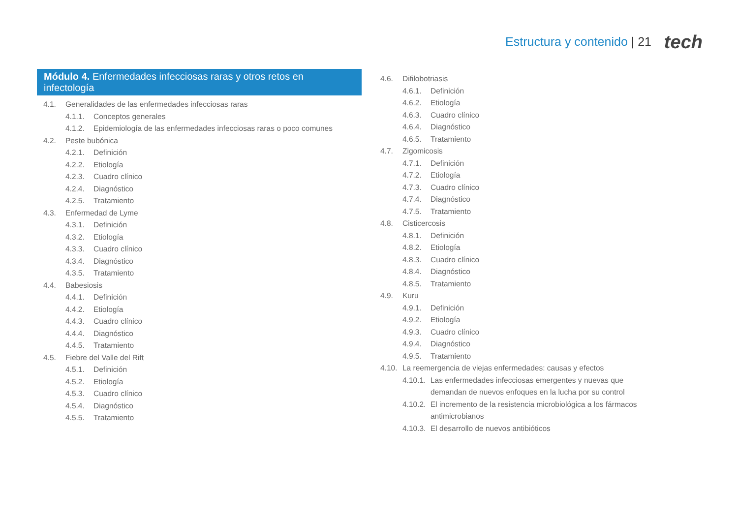Estructura y contenido | 21 tech
Módulo 4. Enfermedades infecciosas raras y otros retos en infectología
4.1. Generalidades de las enfermedades infecciosas raras
4.1.1. Conceptos generales
4.1.2. Epidemiología de las enfermedades infecciosas raras o poco comunes
4.2. Peste bubónica
4.2.1. Definición
4.2.2. Etiología
4.2.3. Cuadro clínico
4.2.4. Diagnóstico
4.2.5. Tratamiento
4.3. Enfermedad de Lyme
4.3.1. Definición
4.3.2. Etiología
4.3.3. Cuadro clínico
4.3.4. Diagnóstico
4.3.5. Tratamiento
4.4. Babesiosis
4.4.1. Definición
4.4.2. Etiología
4.4.3. Cuadro clínico
4.4.4. Diagnóstico
4.4.5. Tratamiento
4.5. Fiebre del Valle del Rift
4.5.1. Definición
4.5.2. Etiología
4.5.3. Cuadro clínico
4.5.4. Diagnóstico
4.5.5. Tratamiento
4.6. Difilobotriasis
4.6.1. Definición
4.6.2. Etiología
4.6.3. Cuadro clínico
4.6.4. Diagnóstico
4.6.5. Tratamiento
4.7. Zigomicosis
4.7.1. Definición
4.7.2. Etiología
4.7.3. Cuadro clínico
4.7.4. Diagnóstico
4.7.5. Tratamiento
4.8. Cisticercosis
4.8.1. Definición
4.8.2. Etiología
4.8.3. Cuadro clínico
4.8.4. Diagnóstico
4.8.5. Tratamiento
4.9. Kuru
4.9.1. Definición
4.9.2. Etiología
4.9.3. Cuadro clínico
4.9.4. Diagnóstico
4.9.5. Tratamiento
4.10. La reemergencia de viejas enfermedades: causas y efectos
4.10.1. Las enfermedades infecciosas emergentes y nuevas que demandan de nuevos enfoques en la lucha por su control
4.10.2. El incremento de la resistencia microbiológica a los fármacos antimicrobianos
4.10.3. El desarrollo de nuevos antibióticos